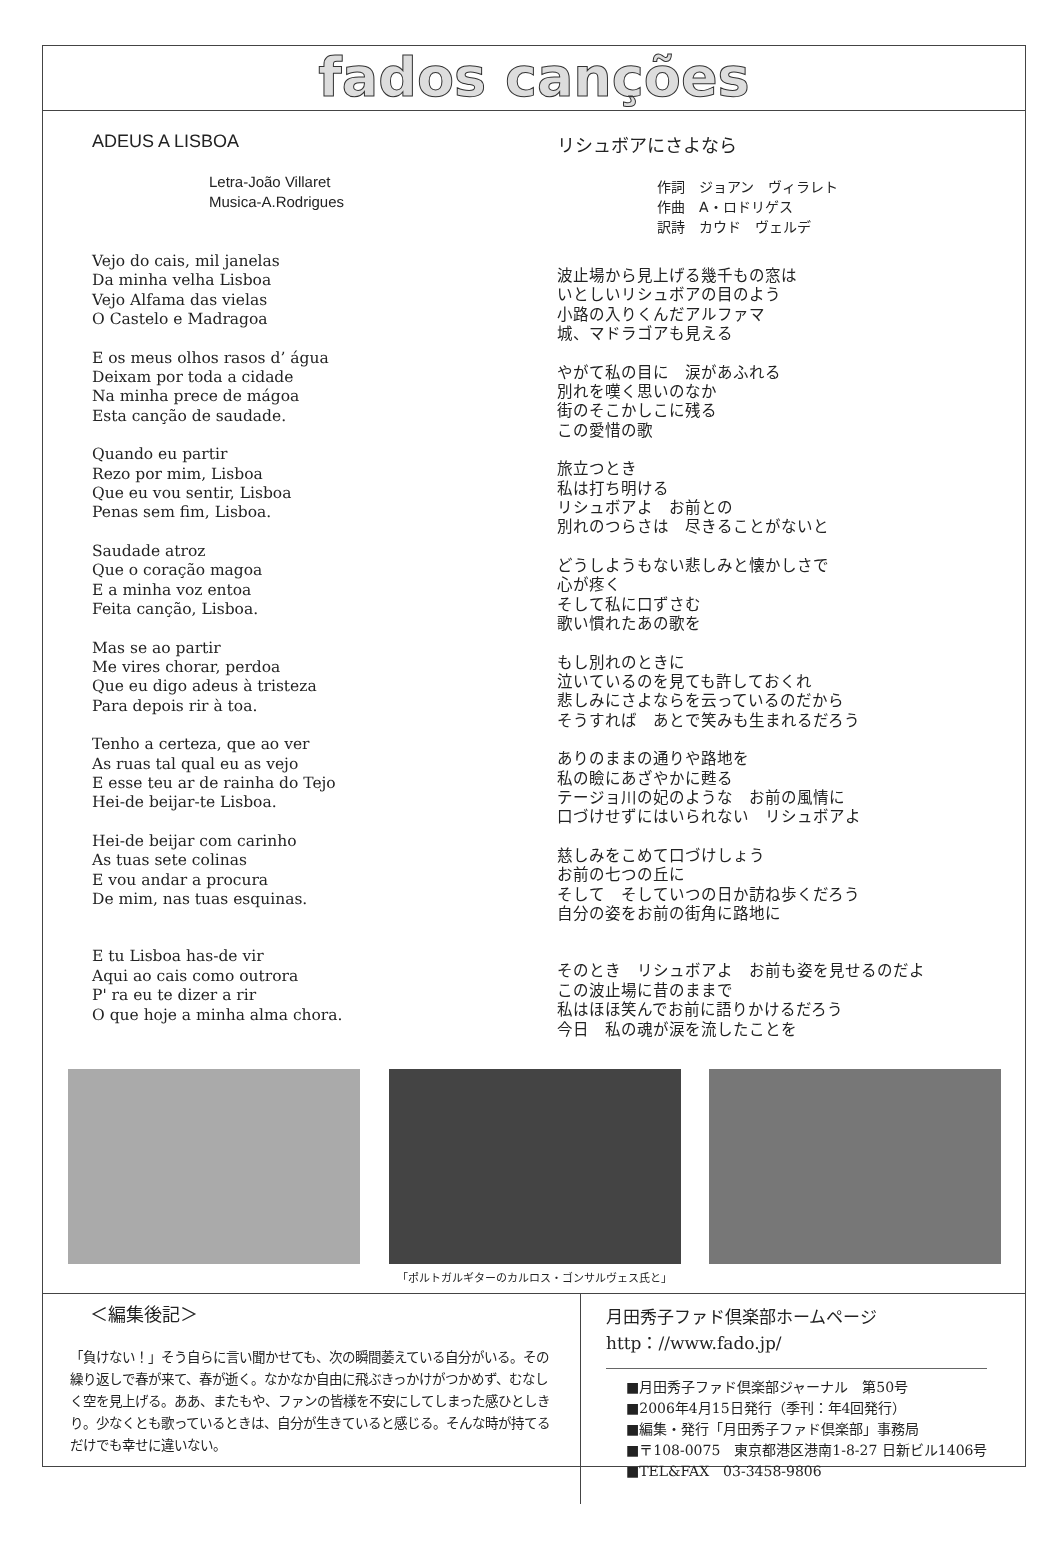fados canções
ADEUS A LISBOA
Letra-João Villaret
Musica-A.Rodrigues
Vejo do cais, mil janelas
Da minha velha Lisboa
Vejo Alfama das vielas
O Castelo e Madragoa
E os meus olhos rasos d’ água
Deixam por toda a cidade
Na minha prece de mágoa
Esta canção de saudade.
Quando eu partir
Rezo por mim, Lisboa
Que eu vou sentir, Lisboa
Penas sem fim, Lisboa.
Saudade atroz
Que o coração magoa
E a minha voz entoa
Feita canção, Lisboa.
Mas se ao partir
Me vires chorar, perdoa
Que eu digo adeus à tristeza
Para depois rir à toa.
Tenho a certeza, que ao ver
As ruas tal qual eu as vejo
E esse teu ar de rainha do Tejo
Hei-de beijar-te Lisboa.
Hei-de beijar com carinho
As tuas sete colinas
E vou andar a procura
De mim, nas tuas esquinas.
E tu Lisboa has-de vir
Aqui ao cais como outrora
P' ra eu te dizer a rir
O que hoje a minha alma chora.
リシュボアにさよなら
作詞　ジョアン　ヴィラレト
作曲　A・ロドリゲス
訳詩　カウド　ヴェルデ
波止場から見上げる幾千もの窓は
いとしいリシュボアの目のよう
小路の入りくんだアルファマ
城、マドラゴアも見える
やがて私の目に　涙があふれる
別れを嘆く思いのなか
街のそこかしこに残る
この愛惜の歌
旅立つとき
私は打ち明ける
リシュボアよ　お前との
別れのつらさは　尽きることがないと
どうしようもない悲しみと懐かしさで
心が疼く
そして私に口ずさむ
歌い慣れたあの歌を
もし別れのときに
泣いているのを見ても許しておくれ
悲しみにさよならを云っているのだから
そうすれば　あとで笑みも生まれるだろう
ありのままの通りや路地を
私の瞼にあざやかに甦る
テージョ川の妃のような　お前の風情に
口づけせずにはいられない　リシュボアよ
慈しみをこめて口づけしょう
お前の七つの丘に
そして　そしていつの日か訪ね歩くだろう
自分の姿をお前の街角に路地に
そのとき　リシュボアよ　お前も姿を見せるのだよ
この波止場に昔のままで
私はほほ笑んでお前に語りかけるだろう
今日　私の魂が涙を流したことを
「ポルトガルギターのカルロス・ゴンサルヴェス氏と」
＜編集後記＞
「負けない！」そう自らに言い聞かせても、次の瞬間萎えている自分がいる。その繰り返しで春が来て、春が逝く。なかなか自由に飛ぶきっかけがつかめず、むなしく空を見上げる。ああ、またもや、ファンの皆様を不安にしてしまった感ひとしきり。少なくとも歌っているときは、自分が生きていると感じる。そんな時が持てるだけでも幸せに違いない。
月田秀子ファド倶楽部ホームページ
http：//www.fado.jp/
■月田秀子ファド倶楽部ジャーナル　第50号
■2006年4月15日発行（季刊：年4回発行）
■編集・発行「月田秀子ファド倶楽部」事務局
■〒108-0075　東京都港区港南1-8-27 日新ビル1406号
■TEL&FAX　03-3458-9806